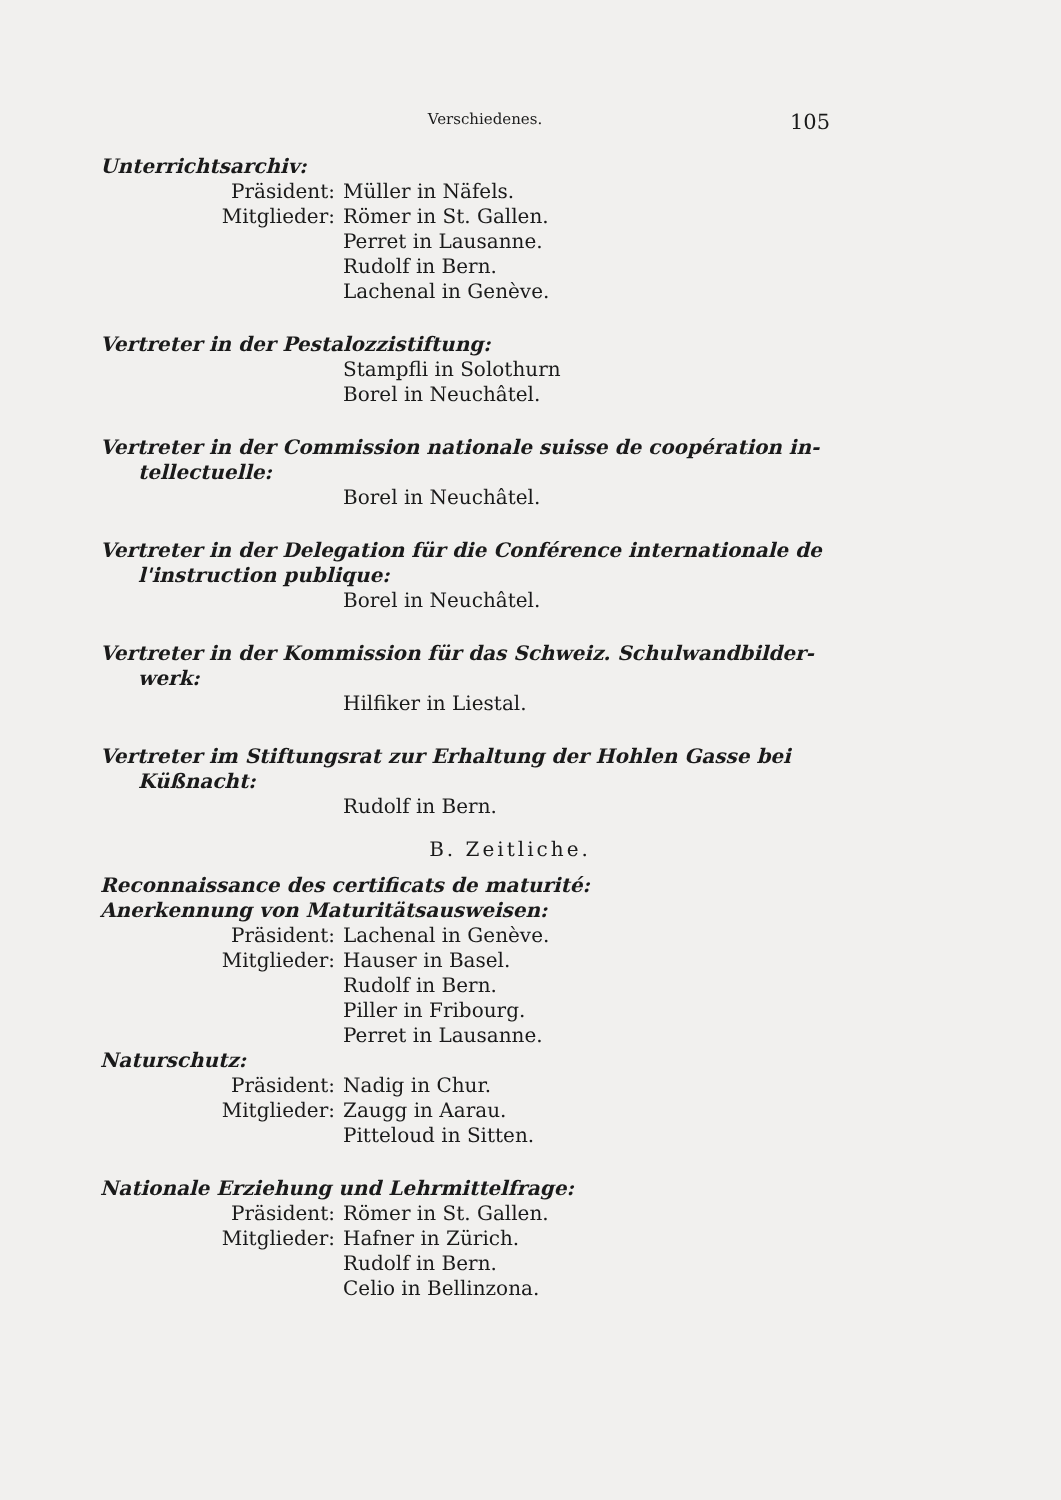Verschiedenes. 105
Unterrichtsarchiv:
Präsident: Müller in Näfels.
Mitglieder: Römer in St. Gallen.
Perret in Lausanne.
Rudolf in Bern.
Lachenal in Genève.
Vertreter in der Pestalozzistiftung:
Stampfli in Solothurn
Borel in Neuchâtel.
Vertreter in der Commission nationale suisse de coopération in-
tellectuelle:
Borel in Neuchâtel.
Vertreter in der Delegation für die Conférence internationale de
l'instruction publique:
Borel in Neuchâtel.
Vertreter in der Kommission für das Schweiz. Schulwandbilder-
werk:
Hilfiker in Liestal.
Vertreter im Stiftungsrat zur Erhaltung der Hohlen Gasse bei
Küßnacht:
Rudolf in Bern.
B. Zeitliche.
Reconnaissance des certificats de maturité:
Anerkennung von Maturitätsausweisen:
Präsident: Lachenal in Genève.
Mitglieder: Hauser in Basel.
Rudolf in Bern.
Piller in Fribourg.
Perret in Lausanne.
Naturschutz:
Präsident: Nadig in Chur.
Mitglieder: Zaugg in Aarau.
Pitteloud in Sitten.
Nationale Erziehung und Lehrmittelfrage:
Präsident: Römer in St. Gallen.
Mitglieder: Hafner in Zürich.
Rudolf in Bern.
Celio in Bellinzona.